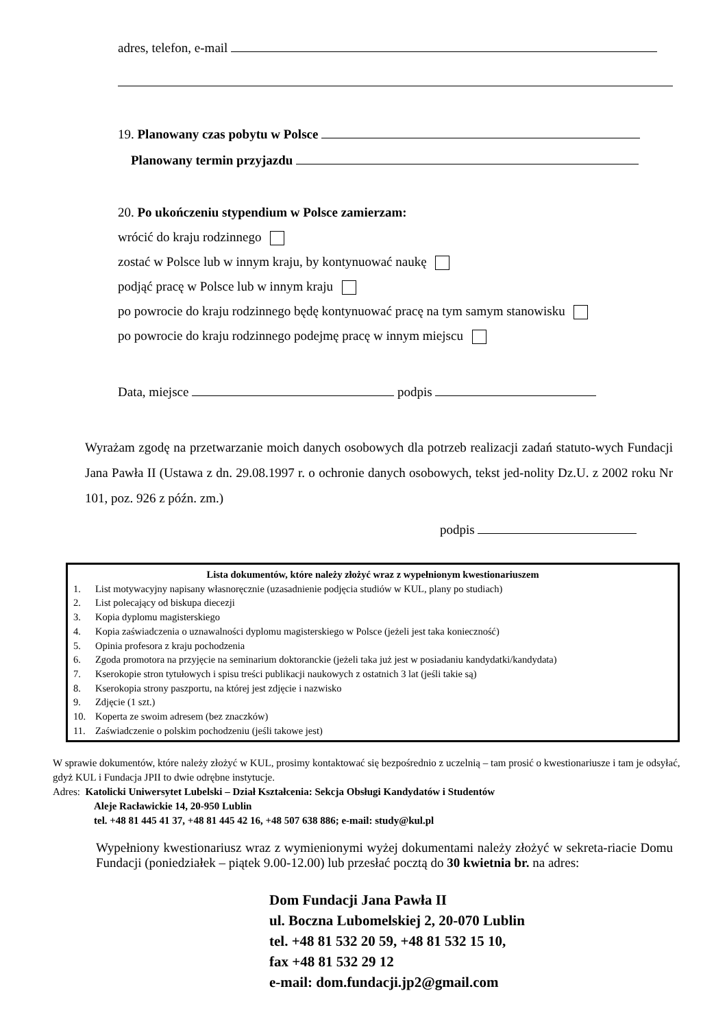adres, telefon, e-mail
19. Planowany czas pobytu w Polsce
Planowany termin przyjazdu
20. Po ukończeniu stypendium w Polsce zamierzam:
wrócić do kraju rodzinnego
zostać w Polsce lub w innym kraju, by kontynuować naukę
podjąć pracę w Polsce lub w innym kraju
po powrocie do kraju rodzinnego będę kontynuować pracę na tym samym stanowisku
po powrocie do kraju rodzinnego podejmę pracę w innym miejscu
Data, miejsce podpis
Wyrażam zgodę na przetwarzanie moich danych osobowych dla potrzeb realizacji zadań statuto-wych Fundacji Jana Pawła II (Ustawa z dn. 29.08.1997 r. o ochronie danych osobowych, tekst jed-nolity Dz.U. z 2002 roku Nr 101, poz. 926 z późn. zm.)
podpis
Lista dokumentów, które należy złożyć wraz z wypełnionym kwestionariuszem
1. List motywacyjny napisany własnoręcznie (uzasadnienie podjęcia studiów w KUL, plany po studiach)
2. List polecający od biskupa diecezji
3. Kopia dyplomu magisterskiego
4. Kopia zaświadczenia o uznawalności dyplomu magisterskiego w Polsce (jeżeli jest taka konieczność)
5. Opinia profesora z kraju pochodzenia
6. Zgoda promotora na przyjęcie na seminarium doktoranckie (jeżeli taka już jest w posiadaniu kandydatki/kandydata)
7. Kserokopie stron tytułowych i spisu treści publikacji naukowych z ostatnich 3 lat (jeśli takie są)
8. Kserokopia strony paszportu, na której jest zdjęcie i nazwisko
9. Zdjęcie (1 szt.)
10. Koperta ze swoim adresem (bez znaczków)
11. Zaświadczenie o polskim pochodzeniu (jeśli takowe jest)
W sprawie dokumentów, które należy złożyć w KUL, prosimy kontaktować się bezpośrednio z uczelnią – tam prosić o kwestionariusze i tam je odsyłać, gdyż KUL i Fundacja JPII to dwie odrębne instytucje.
Adres: Katolicki Uniwersytet Lubelski – Dział Kształcenia: Sekcja Obsługi Kandydatów i Studentów
Aleje Racławickie 14, 20-950 Lublin
tel. +48 81 445 41 37, +48 81 445 42 16, +48 507 638 886; e-mail: study@kul.pl
Wypełniony kwestionariusz wraz z wymienionymi wyżej dokumentami należy złożyć w sekreta-riacie Domu Fundacji (poniedziałek – piątek 9.00-12.00) lub przesłać pocztą do 30 kwietnia br. na adres:
Dom Fundacji Jana Pawła II
ul. Boczna Lubomelskiej 2, 20-070 Lublin
tel. +48 81 532 20 59, +48 81 532 15 10,
fax +48 81 532 29 12
e-mail: dom.fundacji.jp2@gmail.com